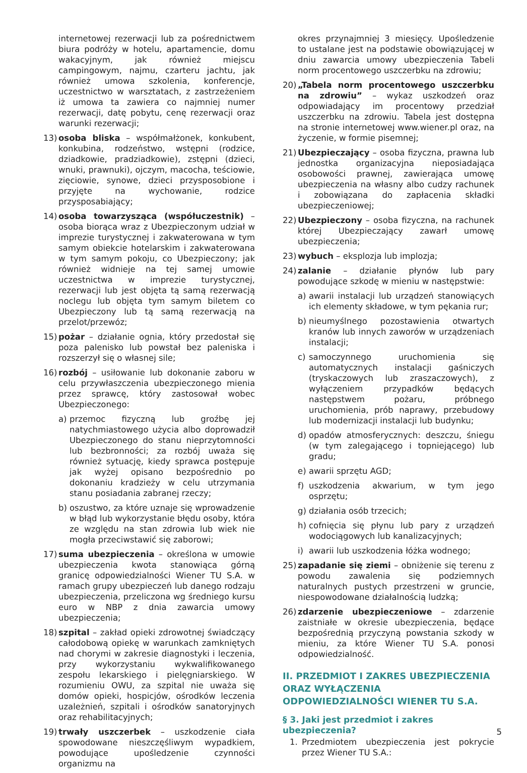internetowej rezerwacji lub za pośrednictwem biura podróży w hotelu, apartamencie, domu wakacyjnym, jak również miejscu campingowym, najmu, czarteru jachtu, jak również umowa szkolenia, konferencje, uczestnictwo w warsztatach, z zastrzeżeniem iż umowa ta zawiera co najmniej numer rezerwacji, datę pobytu, cenę rezerwacji oraz warunki rezerwacji;
13) osoba bliska – współmałżonek, konkubent, konkubina, rodzeństwo, wstępni (rodzice, dziadkowie, pradziadkowie), zstępni (dzieci, wnuki, prawnuki), ojczym, macocha, teściowie, zięciowie, synowe, dzieci przysposobione i przyjęte na wychowanie, rodzice przysposabiający;
14) osoba towarzysząca (współuczestnik) – osoba biorąca wraz z Ubezpieczonym udział w imprezie turystycznej i zakwaterowana w tym samym obiekcie hotelarskim i zakwaterowana w tym samym pokoju, co Ubezpieczony; jak również widnieje na tej samej umowie uczestnictwa w imprezie turystycznej, rezerwacji lub jest objęta tą samą rezerwacją noclegu lub objęta tym samym biletem co Ubezpieczony lub tą samą rezerwacją na przelot/przewóz;
15) pożar – działanie ognia, który przedostał się poza palenisko lub powstał bez paleniska i rozszerzył się o własnej sile;
16) rozbój – usiłowanie lub dokonanie zaboru w celu przywłaszczenia ubezpieczonego mienia przez sprawcę, który zastosował wobec Ubezpieczonego:
a) przemoc fizyczną lub groźbę jej natychmiastowego użycia albo doprowadził Ubezpieczonego do stanu nieprzytomności lub bezbronności; za rozbój uważa się również sytuację, kiedy sprawca postępuje jak wyżej opisano bezpośrednio po dokonaniu kradzieży w celu utrzymania stanu posiadania zabranej rzeczy;
b) oszustwo, za które uznaje się wprowadzenie w błąd lub wykorzystanie błędu osoby, która ze względu na stan zdrowia lub wiek nie mogła przeciwstawić się zaborowi;
17) suma ubezpieczenia – określona w umowie ubezpieczenia kwota stanowiąca górną granicę odpowiedzialności Wiener TU S.A. w ramach grupy ubezpieczeń lub danego rodzaju ubezpieczenia, przeliczona wg średniego kursu euro w NBP z dnia zawarcia umowy ubezpieczenia;
18) szpital – zakład opieki zdrowotnej świadczący całodobową opiekę w warunkach zamkniętych nad chorymi w zakresie diagnostyki i leczenia, przy wykorzystaniu wykwalifikowanego zespołu lekarskiego i pielęgniarskiego. W rozumieniu OWU, za szpital nie uważa się domów opieki, hospicjów, ośrodków leczenia uzależnień, szpitali i ośrodków sanatoryjnych oraz rehabilitacyjnych;
19) trwały uszczerbek – uszkodzenie ciała spowodowane nieszczęśliwym wypadkiem, powodujące upośledzenie czynności organizmu na
okres przynajmniej 3 miesięcy. Upośledzenie to ustalane jest na podstawie obowiązującej w dniu zawarcia umowy ubezpieczenia Tabeli norm procentowego uszczerbku na zdrowiu;
20) „Tabela norm procentowego uszczerbku na zdrowiu” – wykaz uszkodzeń oraz odpowiadający im procentowy przedział uszczerbku na zdrowiu. Tabela jest dostępna na stronie internetowej www.wiener.pl oraz, na życzenie, w formie pisemnej;
21) Ubezpieczający – osoba fizyczna, prawna lub jednostka organizacyjna nieposiadająca osobowości prawnej, zawierająca umowę ubezpieczenia na własny albo cudzy rachunek i zobowiązana do zapłacenia składki ubezpieczeniowej;
22) Ubezpieczony – osoba fizyczna, na rachunek której Ubezpieczający zawarł umowę ubezpieczenia;
23) wybuch – eksplozja lub implozja;
24) zalanie – działanie płynów lub pary powodujące szkodę w mieniu w następstwie:
a) awarii instalacji lub urządzeń stanowiących ich elementy składowe, w tym pękania rur;
b) nieumyślnego pozostawienia otwartych kranów lub innych zaworów w urządzeniach instalacji;
c) samoczynnego uruchomienia się automatycznych instalacji gaśniczych (tryskaczowych lub zraszaczowych), z wyłączeniem przypadków będących następstwem pożaru, próbnego uruchomienia, prób naprawy, przebudowy lub modernizacji instalacji lub budynku;
d) opadów atmosferycznych: deszczu, śniegu (w tym zalegającego i topniejącego) lub gradu;
e) awarii sprzętu AGD;
f) uszkodzenia akwarium, w tym jego osprzętu;
g) działania osób trzecich;
h) cofnięcia się płynu lub pary z urządzeń wodociągowych lub kanalizacyjnych;
i) awarii lub uszkodzenia łóżka wodnego;
25) zapadanie się ziemi – obniżenie się terenu z powodu zawalenia się podziemnych naturalnych pustych przestrzeni w gruncie, niespowodowane działalnością ludzką;
26) zdarzenie ubezpieczeniowe – zdarzenie zaistniałe w okresie ubezpieczenia, będące bezpośrednią przyczyną powstania szkody w mieniu, za które Wiener TU S.A. ponosi odpowiedzialność.
II. PRZEDMIOT I ZAKRES UBEZPIECZENIA ORAZ WYŁĄCZENIA ODPOWIEDZIALNOŚCI WIENER TU S.A.
§ 3. Jaki jest przedmiot i zakres ubezpieczenia?
1. Przedmiotem ubezpieczenia jest pokrycie przez Wiener TU S.A.:
5